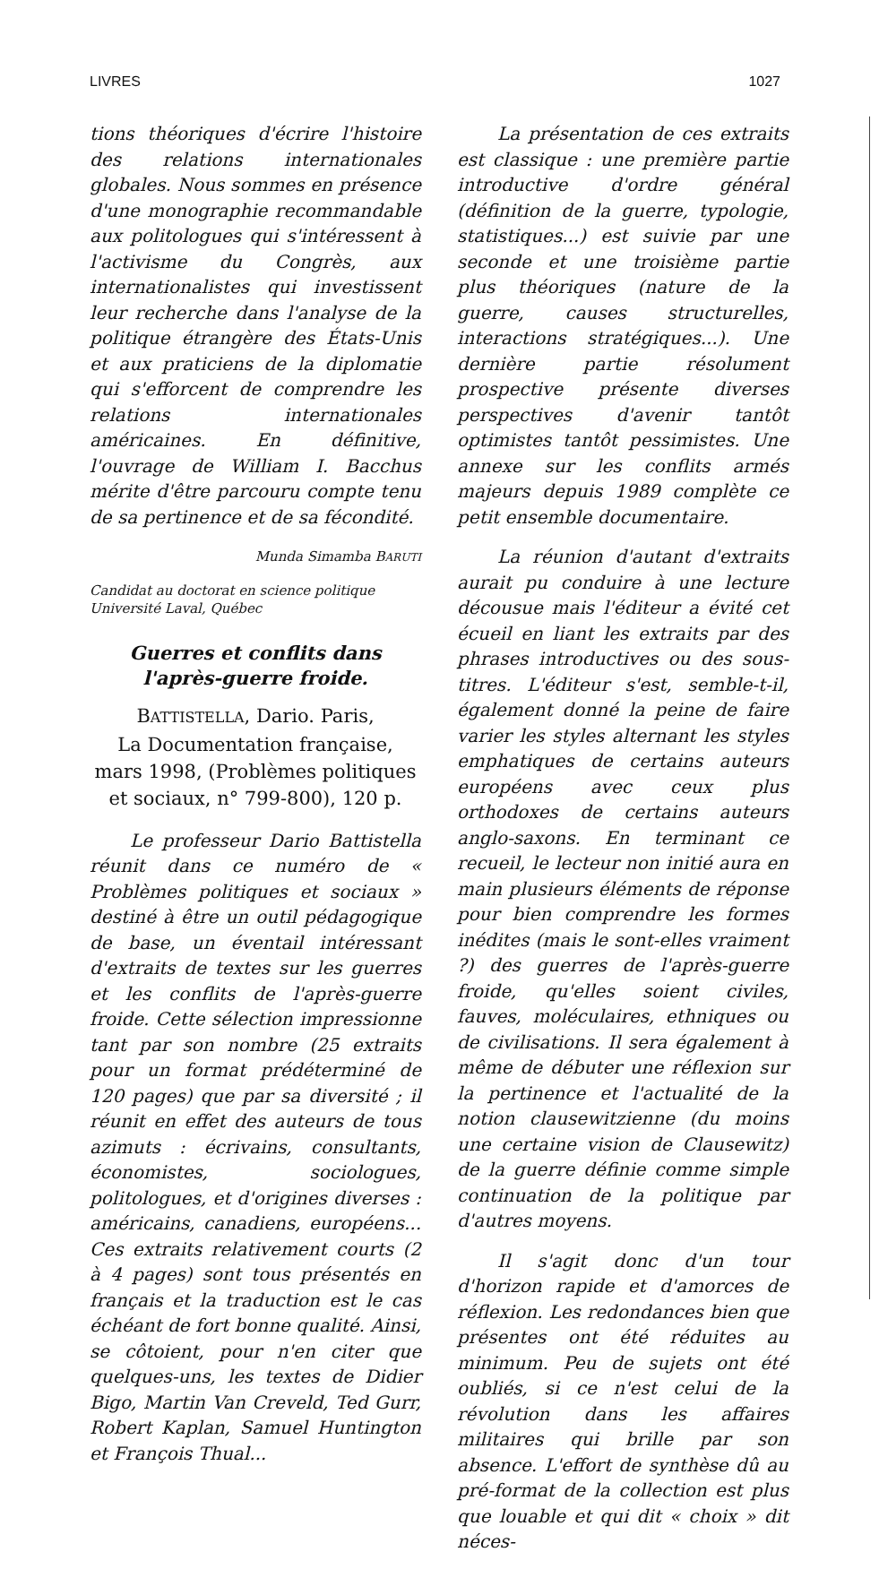LIVRES 1027
tions théoriques d'écrire l'histoire des relations internationales globales. Nous sommes en présence d'une monographie recommandable aux politologues qui s'intéressent à l'activisme du Congrès, aux internationalistes qui investissent leur recherche dans l'analyse de la politique étrangère des États-Unis et aux praticiens de la diplomatie qui s'efforcent de comprendre les relations internationales américaines. En définitive, l'ouvrage de William I. Bacchus mérite d'être parcouru compte tenu de sa pertinence et de sa fécondité.
Munda Simamba BARUTI
Candidat au doctorat en science politique
Université Laval, Québec
Guerres et conflits dans
l'après-guerre froide.
BATTISTELLA, Dario. Paris,
La Documentation française,
mars 1998, (Problèmes politiques et sociaux, n° 799-800), 120 p.
Le professeur Dario Battistella réunit dans ce numéro de « Problèmes politiques et sociaux » destiné à être un outil pédagogique de base, un éventail intéressant d'extraits de textes sur les guerres et les conflits de l'après-guerre froide. Cette sélection impressionne tant par son nombre (25 extraits pour un format prédéterminé de 120 pages) que par sa diversité ; il réunit en effet des auteurs de tous azimuts : écrivains, consultants, économistes, sociologues, politologues, et d'origines diverses : américains, canadiens, européens... Ces extraits relativement courts (2 à 4 pages) sont tous présentés en français et la traduction est le cas échéant de fort bonne qualité. Ainsi, se côtoient, pour n'en citer que quelques-uns, les textes de Didier Bigo, Martin Van Creveld, Ted Gurr, Robert Kaplan, Samuel Huntington et François Thual...
La présentation de ces extraits est classique : une première partie introductive d'ordre général (définition de la guerre, typologie, statistiques...) est suivie par une seconde et une troisième partie plus théoriques (nature de la guerre, causes structurelles, interactions stratégiques...). Une dernière partie résolument prospective présente diverses perspectives d'avenir tantôt optimistes tantôt pessimistes. Une annexe sur les conflits armés majeurs depuis 1989 complète ce petit ensemble documentaire.
La réunion d'autant d'extraits aurait pu conduire à une lecture décousue mais l'éditeur a évité cet écueil en liant les extraits par des phrases introductives ou des sous-titres. L'éditeur s'est, semble-t-il, également donné la peine de faire varier les styles alternant les styles emphatiques de certains auteurs européens avec ceux plus orthodoxes de certains auteurs anglo-saxons. En terminant ce recueil, le lecteur non initié aura en main plusieurs éléments de réponse pour bien comprendre les formes inédites (mais le sont-elles vraiment ?) des guerres de l'après-guerre froide, qu'elles soient civiles, fauves, moléculaires, ethniques ou de civilisations. Il sera également à même de débuter une réflexion sur la pertinence et l'actualité de la notion clausewitzienne (du moins une certaine vision de Clausewitz) de la guerre définie comme simple continuation de la politique par d'autres moyens.
Il s'agit donc d'un tour d'horizon rapide et d'amorces de réflexion. Les redondances bien que présentes ont été réduites au minimum. Peu de sujets ont été oubliés, si ce n'est celui de la révolution dans les affaires militaires qui brille par son absence. L'effort de synthèse dû au pré-format de la collection est plus que louable et qui dit « choix » dit néces-